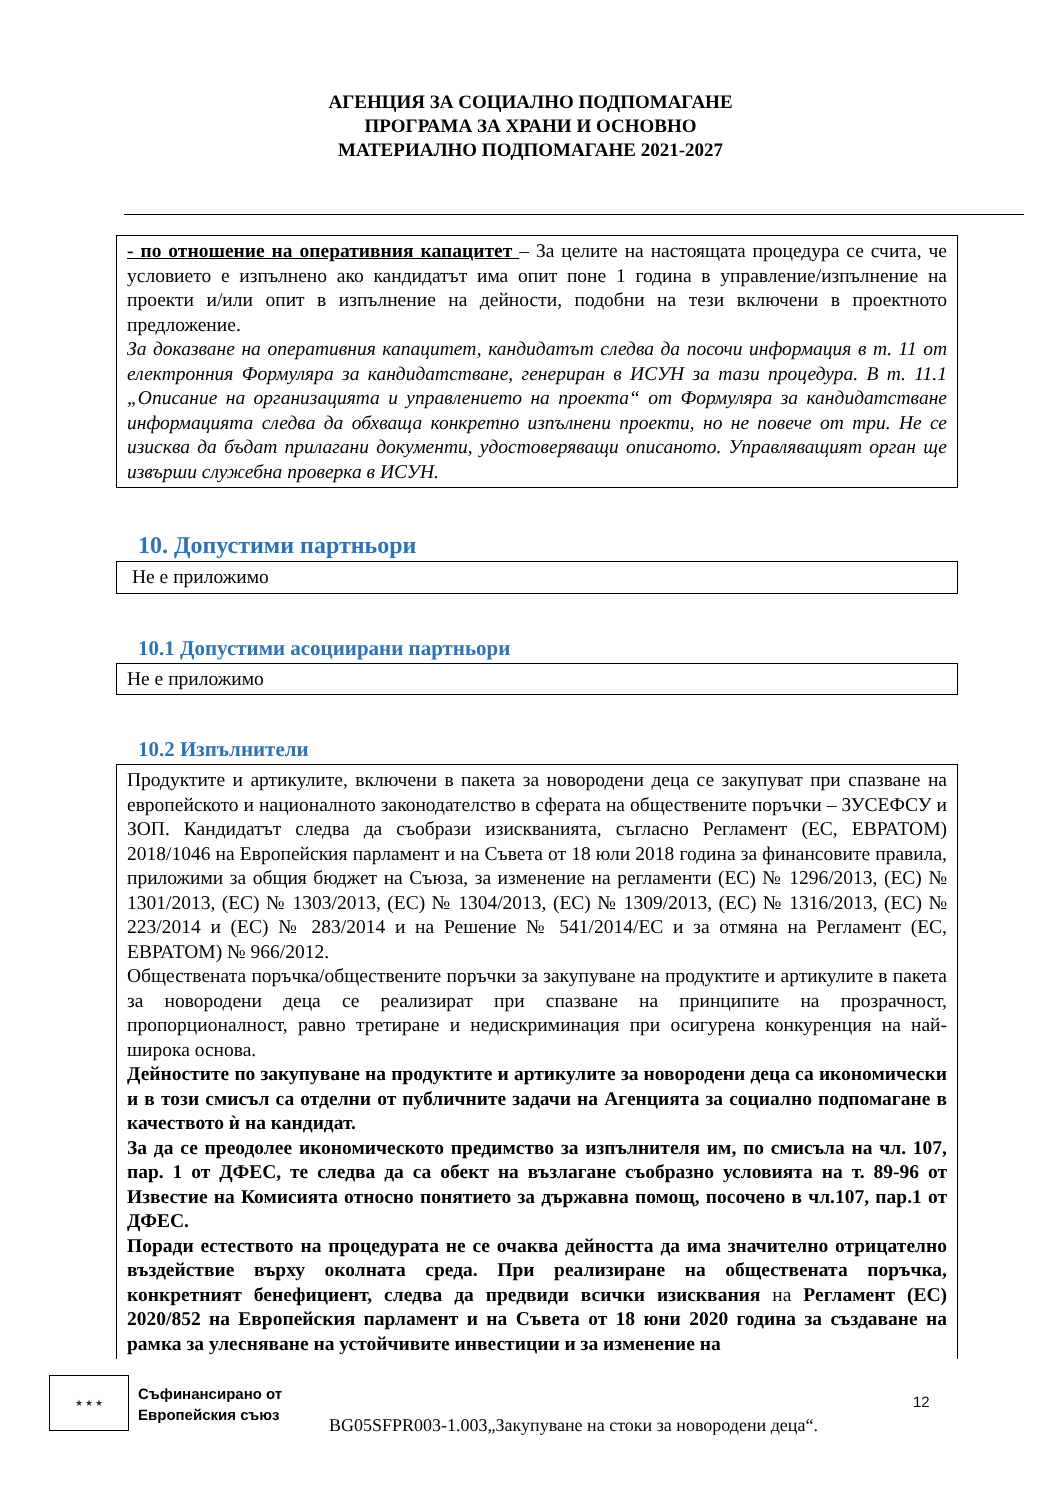АГЕНЦИЯ ЗА СОЦИАЛНО ПОДПОМАГАНЕ
ПРОГРАМА ЗА ХРАНИ И ОСНОВНО
МАТЕРИАЛНО ПОДПОМАГАНЕ 2021-2027
- по отношение на оперативния капацитет – За целите на настоящата процедура се счита, че условието е изпълнено ако кандидатът има опит поне 1 година в управление/изпълнение на проекти и/или опит в изпълнение на дейности, подобни на тези включени в проектното предложение.
За доказване на оперативния капацитет, кандидатът следва да посочи информация в т. 11 от електронния Формуляра за кандидатстване, генериран в ИСУН за тази процедура. В т. 11.1 „Описание на организацията и управлението на проекта“ от Формуляра за кандидатстване информацията следва да обхваща конкретно изпълнени проекти, но не повече от три. Не се изисква да бъдат прилагани документи, удостоверяващи описаното. Управляващият орган ще извърши служебна проверка в ИСУН.
10. Допустими партньори
Не е приложимо
10.1 Допустими асоциирани партньори
Не е приложимо
10.2 Изпълнители
Продуктите и артикулите, включени в пакета за новородени деца се закупуват при спазване на европейското и националното законодателство в сферата на обществените поръчки – ЗУСЕФСУ и ЗОП. Кандидатът следва да съобрази изискванията, съгласно Регламент (ЕС, ЕВРАТОМ) 2018/1046 на Европейския парламент и на Съвета от 18 юли 2018 година за финансовите правила, приложими за общия бюджет на Съюза, за изменение на регламенти (ЕС) № 1296/2013, (ЕС) № 1301/2013, (ЕС) № 1303/2013, (ЕС) № 1304/2013, (ЕС) № 1309/2013, (ЕС) № 1316/2013, (ЕС) № 223/2014 и (ЕС) № 283/2014 и на Решение № 541/2014/ЕС и за отмяна на Регламент (ЕС, ЕВРАТОМ) № 966/2012.
Обществената поръчка/обществените поръчки за закупуване на продуктите и артикулите в пакета за новородени деца се реализират при спазване на принципите на прозрачност, пропорционалност, равно третиране и недискриминация при осигурена конкуренция на най- широка основа.
Дейностите по закупуване на продуктите и артикулите за новородени деца са икономически и в този смисъл са отделни от публичните задачи на Агенцията за социално подпомагане в качеството ѝ на кандидат.
За да се преодолее икономическото предимство за изпълнителя им, по смисъла на чл. 107, пар. 1 от ДФЕС, те следва да са обект на възлагане съобразно условията на т. 89-96 от Известие на Комисията относно понятието за държавна помощ, посочено в чл.107, пар.1 от ДФЕС.
Поради естеството на процедурата не се очаква дейността да има значително отрицателно въздействие върху околната среда. При реализиране на обществената поръчка, конкретният бенефициент, следва да предвиди всички изисквания на Регламент (ЕС) 2020/852 на Европейския парламент и на Съвета от 18 юни 2020 година за създаване на рамка за улесняване на устойчивите инвестиции и за изменение на
★ ★ ★
Съфинансирано от
Европейския съюз
12
BG05SFPR003-1.003„Закупуване на стоки за новородени деца“.